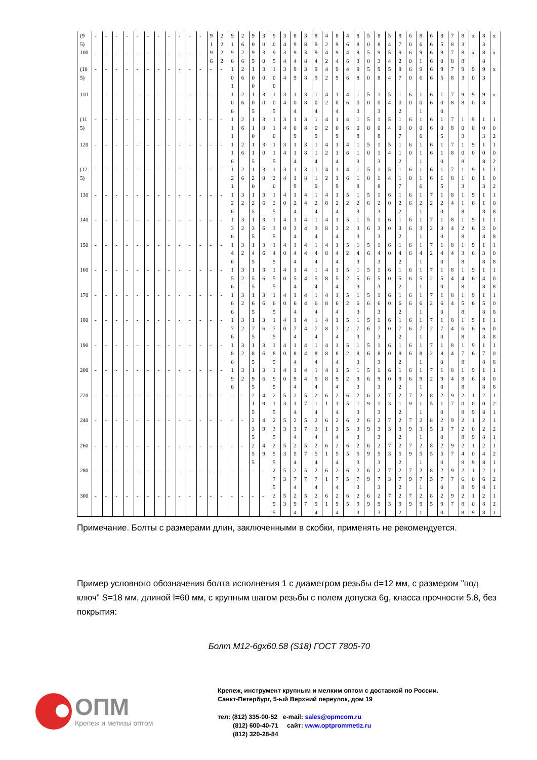| (95) | - | - | - | - | - | - | - | - | - | - | - | 91 | 22 | 91 | 26 | 90 | 30 | 90 | 34 | 89 | 38 | 89 | 42 | 89 | 46 | 88 | 50 | 88 | 54 | 87 | 60 | 86 | 66 | 85 | 78 | 83 | x | 83 | x |
| 100 | - | - | - | - | - | - | - | - | - | - | - | 96 | 22 | 96 | 26 | 95 | 30 | 95 | 34 | 94 | 38 | 94 | 42 | 94 | 46 | 93 | 50 | 93 | 54 | 92 | 60 | 91 | 66 | 90 | 78 | 88 | x | 88 | x |
| (105) | - | - | - | - | - | - | - | - | - | - | - | - | - | 101 | 26 | 100 | 30 | 100 | 34 | 99 | 38 | 99 | 42 | 99 | 46 | 98 | 50 | 98 | 54 | 97 | 60 | 96 | 66 | 95 | 78 | 93 | 90 | 93 | x |
| 110 | - | - | - | - | - | - | - | - | - | - | - | - | - | 106 | 26 | 105 | 30 | 105 | 34 | 104 | 38 | 104 | 42 | 104 | 46 | 103 | 50 | 103 | 54 | 102 | 60 | 101 | 66 | 100 | 78 | 98 | 90 | 98 | x |
| (115) | - | - | - | - | - | - | - | - | - | - | - | - | - | 111 | 26 | 110 | 30 | 110 | 34 | 109 | 38 | 109 | 42 | 109 | 46 | 108 | 50 | 108 | 54 | 107 | 60 | 106 | 66 | 105 | 78 | 103 | 90 | 103 | 102 |
| 120 | - | - | - | - | - | - | - | - | - | - | - | - | - | 116 | 26 | 115 | 30 | 115 | 34 | 114 | 38 | 114 | 42 | 114 | 46 | 113 | 50 | 113 | 54 | 112 | 60 | 111 | 66 | 110 | 78 | 108 | 90 | 108 | 102 |
| (125) | - | - | - | - | - | - | - | - | - | - | - | - | - | 121 | 26 | 120 | 30 | 120 | 34 | 119 | 38 | 119 | 42 | 119 | 46 | 118 | 50 | 118 | 54 | 117 | 60 | 116 | 66 | 115 | 78 | 113 | 90 | 113 | 102 |
| 130 | - | - | - | - | - | - | - | - | - | - | - | - | - | 126 | 32 | 125 | 36 | 125 | 40 | 124 | 44 | 124 | 48 | 124 | 52 | 123 | 56 | 123 | 60 | 122 | 66 | 121 | 72 | 120 | 84 | 118 | 96 | 118 | 108 |
| 140 | - | - | - | - | - | - | - | - | - | - | - | - | - | 136 | 32 | 135 | 36 | 135 | 40 | 134 | 44 | 134 | 48 | 134 | 52 | 133 | 56 | 133 | 60 | 132 | 66 | 131 | 72 | 130 | 84 | 128 | 96 | 128 | 108 |
| 150 | - | - | - | - | - | - | - | - | - | - | - | - | - | 146 | 32 | 145 | 36 | 145 | 40 | 144 | 44 | 144 | 48 | 144 | 52 | 143 | 56 | 143 | 60 | 142 | 66 | 141 | 72 | 140 | 84 | 138 | 96 | 138 | 108 |
| 160 | - | - | - | - | - | - | - | - | - | - | - | - | - | 156 | 32 | 155 | 36 | 155 | 40 | 154 | 44 | 154 | 48 | 154 | 52 | 153 | 56 | 153 | 60 | 152 | 66 | 151 | 72 | 150 | 84 | 148 | 96 | 148 | 108 |
| 170 | - | - | - | - | - | - | - | - | - | - | - | - | - | 166 | 32 | 165 | 36 | 165 | 40 | 164 | 44 | 164 | 48 | 164 | 52 | 163 | 56 | 163 | 60 | 162 | 66 | 161 | 72 | 160 | 84 | 158 | 96 | 158 | 108 |
| 180 | - | - | - | - | - | - | - | - | - | - | - | - | - | 176 | 32 | 175 | 36 | 175 | 40 | 174 | 44 | 174 | 48 | 174 | 52 | 173 | 56 | 173 | 60 | 172 | 66 | 171 | 72 | 170 | 84 | 168 | 96 | 168 | 108 |
| 190 | - | - | - | - | - | - | - | - | - | - | - | - | - | 186 | 32 | 185 | 36 | 185 | 40 | 184 | 44 | 184 | 48 | 184 | 52 | 183 | 56 | 183 | 60 | 182 | 66 | 181 | 72 | 180 | 84 | 178 | 96 | 178 | 108 |
| 200 | - | - | - | - | - | - | - | - | - | - | - | - | - | 196 | 32 | 195 | 36 | 195 | 40 | 194 | 44 | 194 | 48 | 194 | 52 | 193 | 56 | 193 | 60 | 192 | 66 | 191 | 72 | 190 | 84 | 188 | 96 | 188 | 108 |
| 220 | - | - | - | - | - | - | - | - | - | - | - | - | - | - | - | 215 | 49 | 215 | 53 | 214 | 57 | 214 | 61 | 214 | 65 | 213 | 69 | 213 | 73 | 212 | 79 | 211 | 85 | 210 | 97 | 208 | 109 | 208 | 121 |
| 240 | - | - | - | - | - | - | - | - | - | - | - | - | - | - | - | 235 | 49 | 235 | 53 | 234 | 57 | 234 | 61 | 234 | 65 | 233 | 69 | 233 | 73 | 232 | 79 | 231 | 85 | 230 | 97 | 228 | 109 | 228 | 121 |
| 260 | - | - | - | - | - | - | - | - | - | - | - | - | - | - | - | 255 | 49 | 255 | 53 | 254 | 57 | 254 | 61 | 254 | 65 | 253 | 69 | 253 | 73 | 252 | 79 | 251 | 85 | 250 | 97 | 248 | 109 | 248 | 121 |
| 280 | - | - | - | - | - | - | - | - | - | - | - | - | - | - | - | - | - | 275 | 53 | 274 | 57 | 274 | 61 | 274 | 65 | 273 | 69 | 273 | 73 | 272 | 79 | 271 | 85 | 270 | 97 | 268 | 109 | 268 | 121 |
| 300 | - | - | - | - | - | - | - | - | - | - | - | - | - | - | - | - | - | 295 | 53 | 294 | 57 | 294 | 61 | 294 | 65 | 293 | 69 | 293 | 73 | 292 | 79 | 291 | 85 | 290 | 97 | 288 | 109 | 288 | 121 |
Примечание. Болты с размерами длин, заключенными в скобки, применять не рекомендуется.
Пример условного обозначения болта исполнения 1 с диаметром резьбы d=12 мм, с размером "под ключ" S=18 мм, длиной l=60 мм, с крупным шагом резьбы с полем допуска 6g, класса прочности 5.8, без покрытия:
Болт М12-6gх60.58 (S18) ГОСТ 7805-70
ОПМ
Крепеж и метизы оптом
Крепеж, инструмент крупным и мелким оптом с доставкой по России.
Санкт-Петербург, 5-ый Верхний переулок, дом 19
тел: (812) 335-00-52 e-mail: sales@opmcom.ru
(812) 600-40-71 сайт: www.optprommetiz.ru
(812) 320-28-84